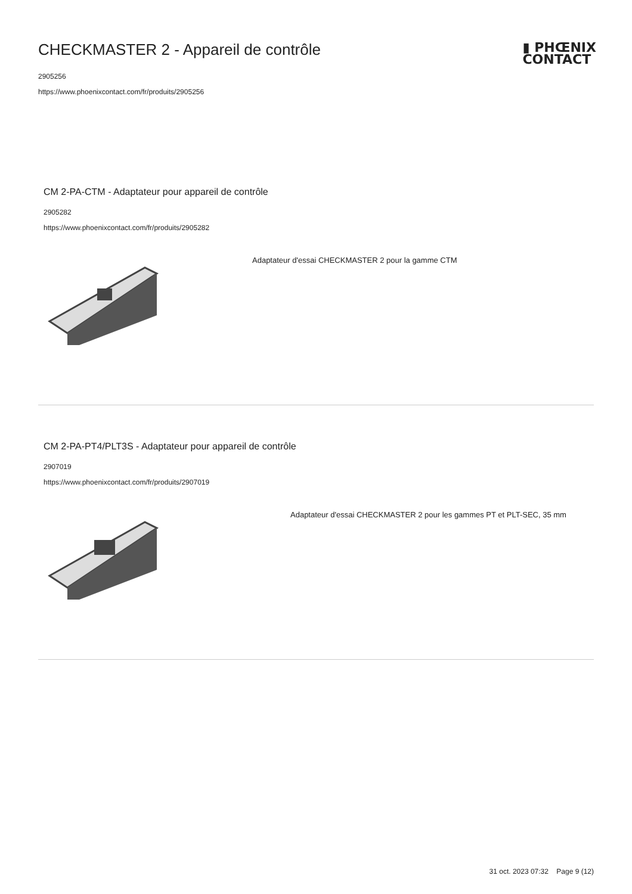▮ PHŒNIX
CONTACT
CHECKMASTER 2 - Appareil de contrôle
2905256
https://www.phoenixcontact.com/fr/produits/2905256
CM 2-PA-CTM - Adaptateur pour appareil de contrôle
2905282
https://www.phoenixcontact.com/fr/produits/2905282
Adaptateur d'essai CHECKMASTER 2 pour la gamme CTM
CM 2-PA-PT4/PLT3S - Adaptateur pour appareil de contrôle
2907019
https://www.phoenixcontact.com/fr/produits/2907019
Adaptateur d'essai CHECKMASTER 2 pour les gammes PT et PLT-SEC, 35 mm
31 oct. 2023 07:32 Page 9 (12)